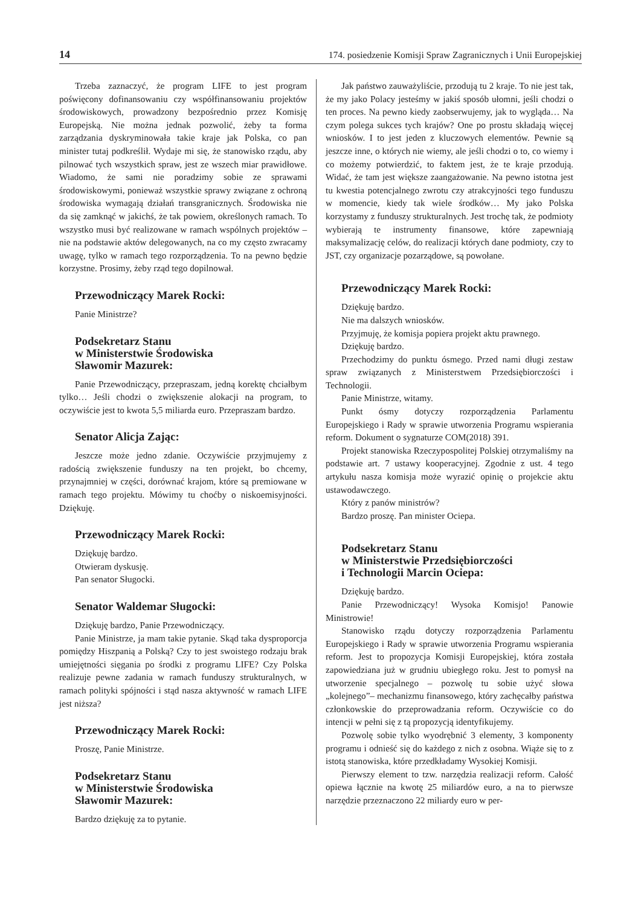14 174. posiedzenie Komisji Spraw Zagranicznych i Unii Europejskiej
Trzeba zaznaczyć, że program LIFE to jest program poświęcony dofinansowaniu czy współfinansowaniu projektów środowiskowych, prowadzony bezpośrednio przez Komisję Europejską. Nie można jednak pozwolić, żeby ta forma zarządzania dyskryminowała takie kraje jak Polska, co pan minister tutaj podkreślił. Wydaje mi się, że stanowisko rządu, aby pilnować tych wszystkich spraw, jest ze wszech miar prawidłowe. Wiadomo, że sami nie poradzimy sobie ze sprawami środowiskowymi, ponieważ wszystkie sprawy związane z ochroną środowiska wymagają działań transgranicznych. Środowiska nie da się zamknąć w jakichś, że tak powiem, określonych ramach. To wszystko musi być realizowane w ramach wspólnych projektów – nie na podstawie aktów delegowanych, na co my często zwracamy uwagę, tylko w ramach tego rozporządzenia. To na pewno będzie korzystne. Prosimy, żeby rząd tego dopilnował.
Przewodniczący Marek Rocki:
Panie Ministrze?
Podsekretarz Stanu
w Ministerstwie Środowiska
Sławomir Mazurek:
Panie Przewodniczący, przepraszam, jedną korektę chciałbym tylko… Jeśli chodzi o zwiększenie alokacji na program, to oczywiście jest to kwota 5,5 miliarda euro. Przepraszam bardzo.
Senator Alicja Zając:
Jeszcze może jedno zdanie. Oczywiście przyjmujemy z radością zwiększenie funduszy na ten projekt, bo chcemy, przynajmniej w części, dorównać krajom, które są premiowane w ramach tego projektu. Mówimy tu choćby o niskoemisyjności. Dziękuję.
Przewodniczący Marek Rocki:
Dziękuję bardzo.
Otwieram dyskusję.
Pan senator Sługocki.
Senator Waldemar Sługocki:
Dziękuję bardzo, Panie Przewodniczący.
Panie Ministrze, ja mam takie pytanie. Skąd taka dysproporcja pomiędzy Hiszpanią a Polską? Czy to jest swoistego rodzaju brak umiejętności sięgania po środki z programu LIFE? Czy Polska realizuje pewne zadania w ramach funduszy strukturalnych, w ramach polityki spójności i stąd nasza aktywność w ramach LIFE jest niższa?
Przewodniczący Marek Rocki:
Proszę, Panie Ministrze.
Podsekretarz Stanu
w Ministerstwie Środowiska
Sławomir Mazurek:
Bardzo dziękuję za to pytanie.
Jak państwo zauważyliście, przodują tu 2 kraje. To nie jest tak, że my jako Polacy jesteśmy w jakiś sposób ułomni, jeśli chodzi o ten proces. Na pewno kiedy zaobserwujemy, jak to wygląda… Na czym polega sukces tych krajów? One po prostu składają więcej wniosków. I to jest jeden z kluczowych elementów. Pewnie są jeszcze inne, o których nie wiemy, ale jeśli chodzi o to, co wiemy i co możemy potwierdzić, to faktem jest, że te kraje przodują. Widać, że tam jest większe zaangażowanie. Na pewno istotna jest tu kwestia potencjalnego zwrotu czy atrakcyjności tego funduszu w momencie, kiedy tak wiele środków… My jako Polska korzystamy z funduszy strukturalnych. Jest trochę tak, że podmioty wybierają te instrumenty finansowe, które zapewniają maksymalizację celów, do realizacji których dane podmioty, czy to JST, czy organizacje pozarządowe, są powołane.
Przewodniczący Marek Rocki:
Dziękuję bardzo.
Nie ma dalszych wniosków.
Przyjmuję, że komisja popiera projekt aktu prawnego.
Dziękuję bardzo.
Przechodzimy do punktu ósmego. Przed nami długi zestaw spraw związanych z Ministerstwem Przedsiębiorczości i Technologii.
Panie Ministrze, witamy.
Punkt ósmy dotyczy rozporządzenia Parlamentu Europejskiego i Rady w sprawie utworzenia Programu wspierania reform. Dokument o sygnaturze COM(2018) 391.
Projekt stanowiska Rzeczypospolitej Polskiej otrzymaliśmy na podstawie art. 7 ustawy kooperacyjnej. Zgodnie z ust. 4 tego artykułu nasza komisja może wyrazić opinię o projekcie aktu ustawodawczego.
Który z panów ministrów?
Bardzo proszę. Pan minister Ociepa.
Podsekretarz Stanu
w Ministerstwie Przedsiębiorczości
i Technologii Marcin Ociepa:
Dziękuję bardzo.
Panie Przewodniczący! Wysoka Komisjo! Panowie Ministrowie!
Stanowisko rządu dotyczy rozporządzenia Parlamentu Europejskiego i Rady w sprawie utworzenia Programu wspierania reform. Jest to propozycja Komisji Europejskiej, która została zapowiedziana już w grudniu ubiegłego roku. Jest to pomysł na utworzenie specjalnego – pozwolę tu sobie użyć słowa „kolejnego”– mechanizmu finansowego, który zachęcałby państwa członkowskie do przeprowadzania reform. Oczywiście co do intencji w pełni się z tą propozycją identyfikujemy.
Pozwolę sobie tylko wyodrębnić 3 elementy, 3 komponenty programu i odnieść się do każdego z nich z osobna. Wiąże się to z istotą stanowiska, które przedkładamy Wysokiej Komisji.
Pierwszy element to tzw. narzędzia realizacji reform. Całość opiewa łącznie na kwotę 25 miliardów euro, a na to pierwsze narzędzie przeznaczono 22 miliardy euro w per-